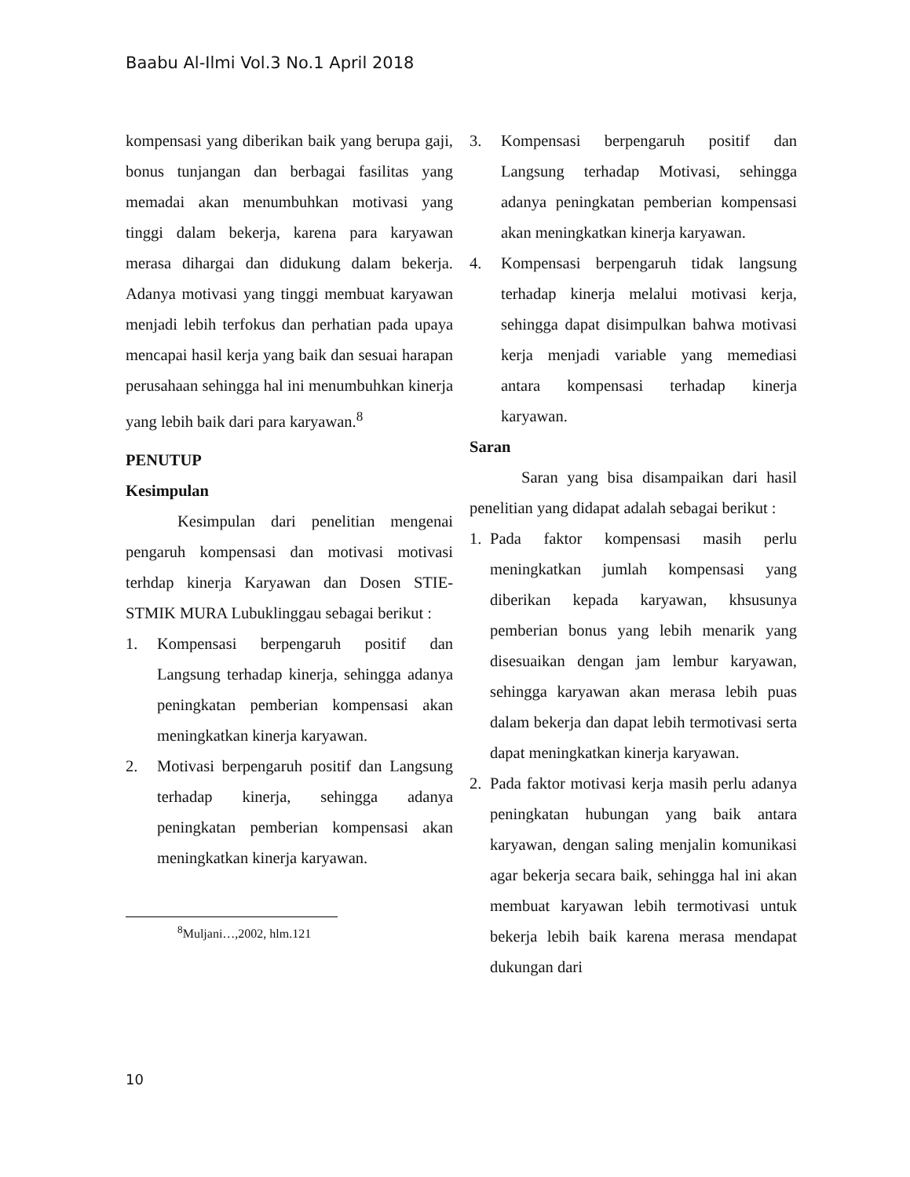Baabu Al-Ilmi Vol.3 No.1 April 2018
kompensasi yang diberikan baik yang berupa gaji, bonus tunjangan dan berbagai fasilitas yang memadai akan menumbuhkan motivasi yang tinggi dalam bekerja, karena para karyawan merasa dihargai dan didukung dalam bekerja. Adanya motivasi yang tinggi membuat karyawan menjadi lebih terfokus dan perhatian pada upaya mencapai hasil kerja yang baik dan sesuai harapan perusahaan sehingga hal ini menumbuhkan kinerja yang lebih baik dari para karyawan.<sup>8</sup>
PENUTUP
Kesimpulan
Kesimpulan dari penelitian mengenai pengaruh kompensasi dan motivasi motivasi terhdap kinerja Karyawan dan Dosen STIE-STMIK MURA Lubuklinggau sebagai berikut :
1. Kompensasi berpengaruh positif dan Langsung terhadap kinerja, sehingga adanya peningkatan pemberian kompensasi akan meningkatkan kinerja karyawan.
2. Motivasi berpengaruh positif dan Langsung terhadap kinerja, sehingga adanya peningkatan pemberian kompensasi akan meningkatkan kinerja karyawan.
<sup>8</sup> Muljani…,2002, hlm.121
3. Kompensasi berpengaruh positif dan Langsung terhadap Motivasi, sehingga adanya peningkatan pemberian kompensasi akan meningkatkan kinerja karyawan.
4. Kompensasi berpengaruh tidak langsung terhadap kinerja melalui motivasi kerja, sehingga dapat disimpulkan bahwa motivasi kerja menjadi variable yang memediasi antara kompensasi terhadap kinerja karyawan.
Saran
Saran yang bisa disampaikan dari hasil penelitian yang didapat adalah sebagai berikut :
1. Pada faktor kompensasi masih perlu meningkatkan jumlah kompensasi yang diberikan kepada karyawan, khsusunya pemberian bonus yang lebih menarik yang disesuaikan dengan jam lembur karyawan, sehingga karyawan akan merasa lebih puas dalam bekerja dan dapat lebih termotivasi serta dapat meningkatkan kinerja karyawan.
2. Pada faktor motivasi kerja masih perlu adanya peningkatan hubungan yang baik antara karyawan, dengan saling menjalin komunikasi agar bekerja secara baik, sehingga hal ini akan membuat karyawan lebih termotivasi untuk bekerja lebih baik karena merasa mendapat dukungan dari
10